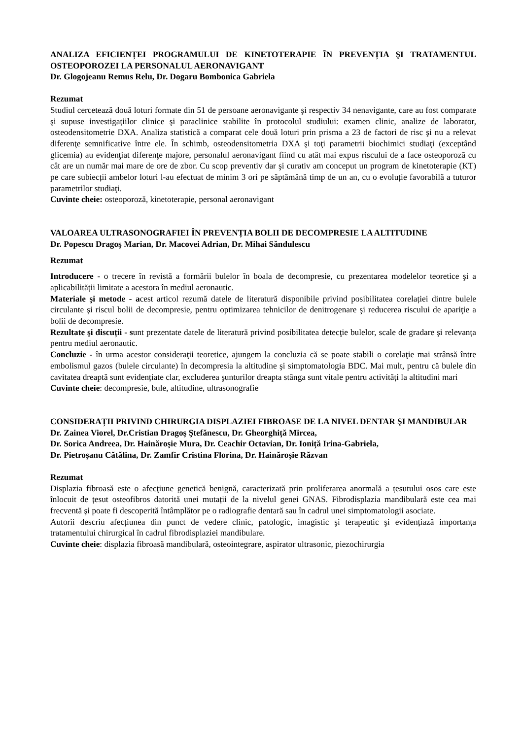ANALIZA EFICIENȚEI PROGRAMULUI DE KINETOTERAPIE ÎN PREVENȚIA ŞI TRATAMENTUL OSTEOPOROZEI LA PERSONALUL AERONAVIGANT
Dr. Glogojeanu Remus Relu, Dr. Dogaru Bombonica Gabriela
Rezumat
Studiul cercetează două loturi formate din 51 de persoane aeronavigante şi respectiv 34 nenavigante, care au fost comparate şi supuse investigaţiilor clinice şi paraclinice stabilite în protocolul studiului: examen clinic, analize de laborator, osteodensitometrie DXA. Analiza statistică a comparat cele două loturi prin prisma a 23 de factori de risc şi nu a relevat diferenţe semnificative între ele. În schimb, osteodensitometria DXA şi toţi parametrii biochimici studiaţi (exceptând glicemia) au evidenţiat diferenţe majore, personalul aeronavigant fiind cu atât mai expus riscului de a face osteoporoză cu cât are un număr mai mare de ore de zbor. Cu scop preventiv dar şi curativ am conceput un program de kinetoterapie (KT) pe care subiecții ambelor loturi l-au efectuat de minim 3 ori pe săptămână timp de un an, cu o evoluție favorabilă a tuturor parametrilor studiaţi.
Cuvinte cheie: osteoporoză, kinetoterapie, personal aeronavigant
VALOAREA ULTRASONOGRAFIEI ÎN PREVENȚIA BOLII DE DECOMPRESIE LA ALTITUDINE
Dr. Popescu Dragoş Marian, Dr. Macovei Adrian, Dr. Mihai Săndulescu
Rezumat
Introducere - o trecere în revistă a formării bulelor în boala de decompresie, cu prezentarea modelelor teoretice şi a aplicabilității limitate a acestora în mediul aeronautic.
Materiale şi metode - acest articol rezumă datele de literatură disponibile privind posibilitatea corelației dintre bulele circulante şi riscul bolii de decompresie, pentru optimizarea tehnicilor de denitrogenare şi reducerea riscului de apariţie a bolii de decompresie.
Rezultate şi discuții - sunt prezentate datele de literatură privind posibilitatea detecţie bulelor, scale de gradare şi relevanța pentru mediul aeronautic.
Concluzie - în urma acestor consideraţii teoretice, ajungem la concluzia că se poate stabili o corelaţie mai strânsă între embolismul gazos (bulele circulante) în decompresia la altitudine şi simptomatologia BDC. Mai mult, pentru că bulele din cavitatea dreaptă sunt evidențiate clar, excluderea şunturilor dreapta stânga sunt vitale pentru activități la altitudini mari
Cuvinte cheie: decompresie, bule, altitudine, ultrasonografie
CONSIDERAȚII PRIVIND CHIRURGIA DISPLAZIEI FIBROASE DE LA NIVEL DENTAR ŞI MANDIBULAR
Dr. Zainea Viorel, Dr.Cristian Dragoş Ştefănescu, Dr. Gheorghiță Mircea,
Dr. Sorica Andreea, Dr. Hainăroşie Mura, Dr. Ceachir Octavian, Dr. Ioniță Irina-Gabriela,
Dr. Pietroşanu Cătălina, Dr. Zamfir Cristina Florina, Dr. Hainăroşie Răzvan
Rezumat
Displazia fibroasă este o afecţiune genetică benignă, caracterizată prin proliferarea anormală a țesutului osos care este înlocuit de țesut osteofibros datorită unei mutații de la nivelul genei GNAS. Fibrodisplazia mandibulară este cea mai frecventă şi poate fi descoperită întâmplător pe o radiografie dentară sau în cadrul unei simptomatologii asociate.
Autorii descriu afecțiunea din punct de vedere clinic, patologic, imagistic şi terapeutic şi evidențiază importanța tratamentului chirurgical în cadrul fibrodisplaziei mandibulare.
Cuvinte cheie: displazia fibroasă mandibulară, osteointegrare, aspirator ultrasonic, piezochirurgia